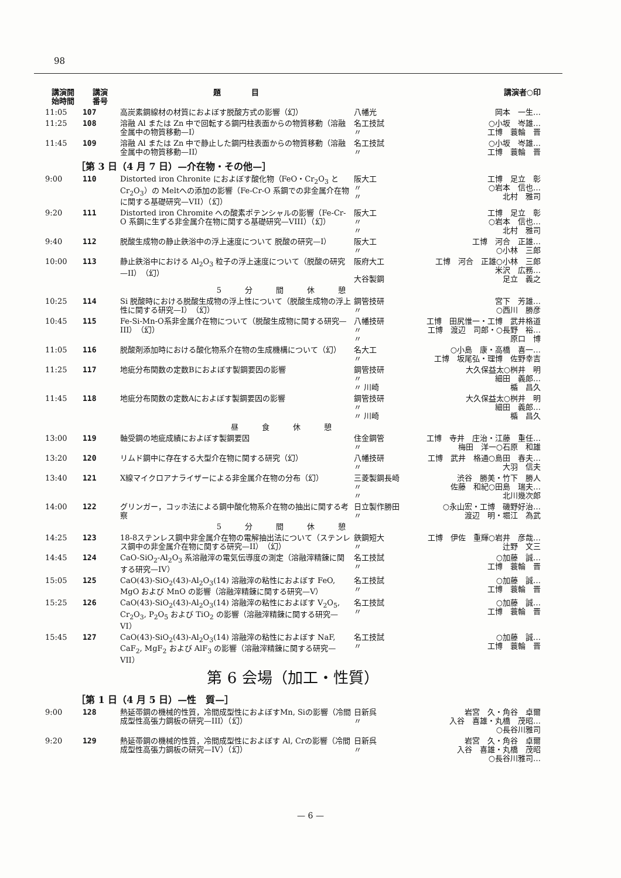98
| 講演開 始時間 | 講演 番号 | 題 目 | | 講演者○印 |
| --- | --- | --- | --- | --- |
| 11:05 | 107 | 高炭素鋼線材の材質におよぼす脱酸方式の影響（幻） | 八幡光 | 岡本 一生… |
| 11:25 | 108 | 溶融 Al または Zn 中で回転する鋼円柱表面からの物質移動（溶融金属中の物質移動—I） | 名工技試 〃 | ○小坂 岑雄… 工博 蓑輪 晋 |
| 11:45 | 109 | 溶融 Al または Zn 中で静止した鋼円柱表面からの物質移動（溶融金属中の物質移動—II） | 名工技試 〃 | ○小坂 岑雄… 工博 蓑輪 晋 |
| ［第 3 日（4 月 7 日）—介在物・その他—］ | | | | |
| 9:00 | 110 | Distorted iron Chronite におよぼす酸化物（FeO・Cr<sub>2</sub>O<sub>3</sub> と Cr<sub>2</sub>O<sub>3</sub>）の Meltへの添加の影響（Fe-Cr-O 系鋼での非金属介在物に関する基礎研究—VII）（幻） | 阪大工 〃 〃 | 工博 足立 彰 ○岩本 信也… 北村 雅司 |
| 9:20 | 111 | Distorted iron Chromite への酸素ポテンシャルの影響（Fe-Cr-O 系鋼に生ずる非金属介在物に関する基礎研究—VIII）（幻） | 阪大工 〃 〃 | 工博 足立 彰 ○岩本 信也… 北村 雅司 |
| 9:40 | 112 | 脱酸生成物の静止鉄浴中の浮上速度について 脱酸の研究—I） | 阪大工 〃 | 工博 河合 正雄… ○小林 三郎 |
| 10:00 | 113 | 静止鉄浴中における Al<sub>2</sub>O<sub>3</sub> 粒子の浮上速度について（脱酸の研究—II）（幻） | 阪府大工 大谷製鋼 | 工博 河合 正雄○小林 三郎 米沢 広務… 足立 義之 |
| 5分間休憩 | | | | |
| 10:25 | 114 | Si 脱酸時における脱酸生成物の浮上性について（脱酸生成物の浮上性に関する研究—I）（幻） | 鋼管技研 〃 | 宮下 芳雄… ○西川 勝彦 |
| 10:45 | 115 | Fe-Si-Mn-O系非金属介在物について（脱酸生成物に関する研究—III）（幻） | 八幡技研 〃 〃 | 工博 田尻惟一・工博 武井格道 工博 渡辺 司郎・○長野 裕… 原口 博 |
| 11:05 | 116 | 脱酸剤添加時における酸化物系介在物の生成機構について（幻） | 名大工 〃 | ○小島 康・高橋 喜一… 工博 坂尾弘・理博 佐野幸吉 |
| 11:25 | 117 | 地疵分布関数の定数Bにおよぼす製鋼要因の影響 | 鋼管技研 〃 〃 川崎 | 大久保益太○桝井 明 細田 義郎… 楯 昌久 |
| 11:45 | 118 | 地疵分布関数の定数Aにおよぼす製鋼要因の影響 | 鋼管技研 〃 〃 川崎 | 大久保益太○桝井 明 細田 義郎… 楯 昌久 |
| 昼食休憩 | | | | |
| 13:00 | 119 | 軸受鋼の地疵成績におよぼす製鋼要因 | 住金鋼管 〃 | 工博 寺井 庄治・江藤 重任… 梅田 洋一○石原 和雄 |
| 13:20 | 120 | リムド鋼中に存在する大型介在物に関する研究（幻） | 八幡技研 〃 | 工博 武井 格通○島田 春夫… 大羽 信夫 |
| 13:40 | 121 | X線マイクロアナライザーによる非金属介在物の分布（幻） | 三菱製鋼長崎 〃 〃 | 渋谷 勝美・竹下 勝人 佐藤 和紀○田島 瑞夫… 北川幾次郎 |
| 14:00 | 122 | グリンガー，コッホ法による鋼中酸化物系介在物の抽出に関する考察 | 日立製作勝田 〃 | ○永山宏・工博 磯野好治… 渡辺 明・堀江 為武 |
| 5分間休憩 | | | | |
| 14:25 | 123 | 18-8ステンレス鋼中非金属介在物の電解抽出法について（ステンレス鋼中の非金属介在物に関する研究—II）（幻） | 鉄鋼短大 〃 | 工博 伊佐 重輝○岩井 彦哉… 辻野 文三 |
| 14:45 | 124 | CaO-SiO<sub>2</sub>-Al<sub>2</sub>O<sub>3</sub> 系溶融滓の電気伝導度の測定（溶融滓精錬に関する研究—IV） | 名工技試 〃 | ○加藤 誠… 工博 蓑輪 晋 |
| 15:05 | 125 | CaO(43)-SiO<sub>2</sub>(43)-Al<sub>2</sub>O<sub>3</sub>(14) 溶融滓の粘性におよぼす FeO, MgO および MnO の影響（溶融滓精錬に関する研究—V） | 名工技試 〃 | ○加藤 誠… 工博 蓑輪 晋 |
| 15:25 | 126 | CaO(43)-SiO<sub>2</sub>(43)-Al<sub>2</sub>O<sub>3</sub>(14) 溶融滓の粘性におよぼす V<sub>2</sub>O<sub>5</sub>, Cr<sub>2</sub>O<sub>3</sub>, P<sub>2</sub>O<sub>5</sub> および TiO<sub>2</sub> の影響（溶融滓精錬に関する研究—VI） | 名工技試 〃 | ○加藤 誠… 工博 蓑輪 晋 |
| 15:45 | 127 | CaO(43)-SiO<sub>2</sub>(43)-Al<sub>2</sub>O<sub>3</sub>(14) 溶融滓の粘性におよぼす NaF, CaF<sub>2</sub>, MgF<sub>2</sub> および AlF<sub>3</sub> の影響（溶融滓精錬に関する研究—VII） | 名工技試 〃 | ○加藤 誠… 工博 蓑輪 晋 |
第 6 会場（加工・性質）
| ［第 1 日（4 月 5 日）—性 質—］ | | | | |
| 9:00 | 128 | 熱延帯鋼の機械的性質，冷間成型性におよぼすMn, Siの影響（冷間成型性高張力鋼板の研究—III）（幻） | 日新呉 〃 | 岩宮 久・角谷 卓爾 入谷 喜雄・丸橋 茂昭… ○長谷川雅司 |
| 9:20 | 129 | 熱延帯鋼の機械的性質，冷間成型性におよぼす Al, Crの影響（冷間成型性高張力鋼板の研究—IV）（幻） | 日新呉 〃 | 岩宮 久・角谷 卓爾 入谷 喜雄・丸橋 茂昭 ○長谷川雅司… |
— 6 —